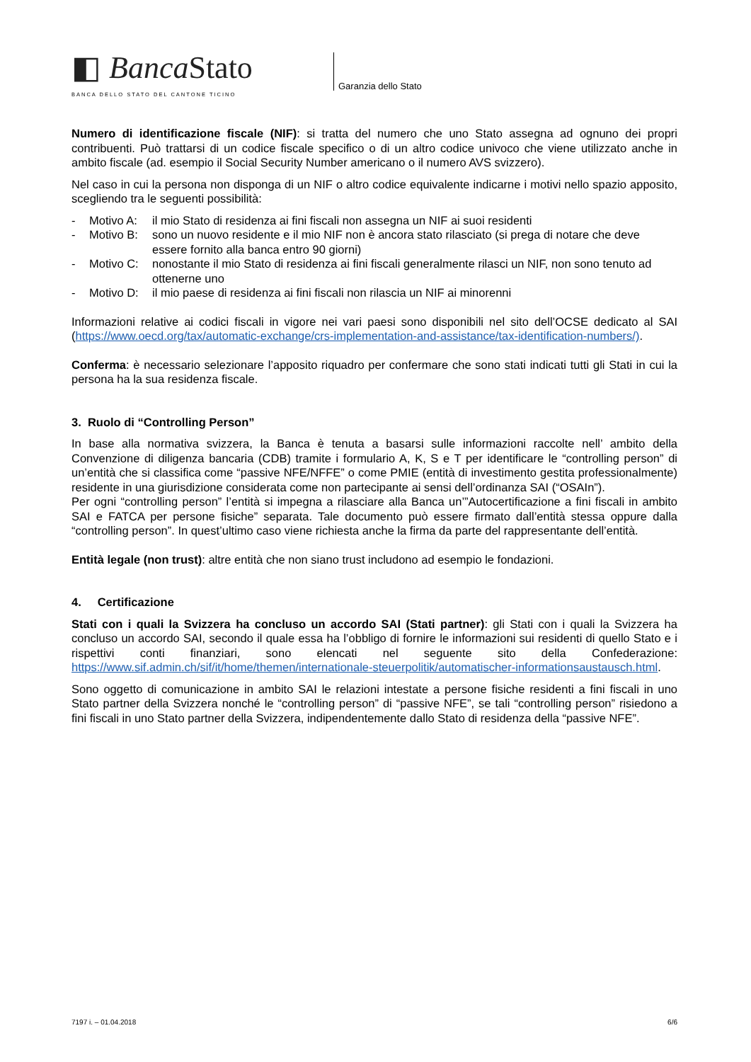◧ Banca Stato
BANCA DELLO STATO DEL CANTONE TICINO
Garanzia dello Stato
Numero di identificazione fiscale (NIF): si tratta del numero che uno Stato assegna ad ognuno dei propri contribuenti. Può trattarsi di un codice fiscale specifico o di un altro codice univoco che viene utilizzato anche in ambito fiscale (ad. esempio il Social Security Number americano o il numero AVS svizzero).
Nel caso in cui la persona non disponga di un NIF o altro codice equivalente indicarne i motivi nello spazio apposito, scegliendo tra le seguenti possibilità:
- Motivo A: il mio Stato di residenza ai fini fiscali non assegna un NIF ai suoi residenti
- Motivo B: sono un nuovo residente e il mio NIF non è ancora stato rilasciato (si prega di notare che deve essere fornito alla banca entro 90 giorni)
- Motivo C: nonostante il mio Stato di residenza ai fini fiscali generalmente rilasci un NIF, non sono tenuto ad ottenerne uno
- Motivo D: il mio paese di residenza ai fini fiscali non rilascia un NIF ai minorenni
Informazioni relative ai codici fiscali in vigore nei vari paesi sono disponibili nel sito dell’OCSE dedicato al SAI (https://www.oecd.org/tax/automatic-exchange/crs-implementation-and-assistance/tax-identification-numbers/).
Conferma: è necessario selezionare l’apposito riquadro per confermare che sono stati indicati tutti gli Stati in cui la persona ha la sua residenza fiscale.
3. Ruolo di “Controlling Person”
In base alla normativa svizzera, la Banca è tenuta a basarsi sulle informazioni raccolte nell’ ambito della Convenzione di diligenza bancaria (CDB) tramite i formulario A, K, S e T per identificare le “controlling person” di un’entità che si classifica come “passive NFE/NFFE” o come PMIE (entità di investimento gestita professionalmente) residente in una giurisdizione considerata come non partecipante ai sensi dell’ordinanza SAI (“OSAIn”).
Per ogni “controlling person” l’entità si impegna a rilasciare alla Banca un’”Autocertificazione a fini fiscali in ambito SAI e FATCA per persone fisiche” separata. Tale documento può essere firmato dall’entità stessa oppure dalla “controlling person”. In quest’ultimo caso viene richiesta anche la firma da parte del rappresentante dell’entità.
Entità legale (non trust): altre entità che non siano trust includono ad esempio le fondazioni.
4. Certificazione
Stati con i quali la Svizzera ha concluso un accordo SAI (Stati partner): gli Stati con i quali la Svizzera ha concluso un accordo SAI, secondo il quale essa ha l’obbligo di fornire le informazioni sui residenti di quello Stato e i rispettivi conti finanziari, sono elencati nel seguente sito della Confederazione: https://www.sif.admin.ch/sif/it/home/themen/internationale-steuerpolitik/automatischer-informationsaustausch.html.
Sono oggetto di comunicazione in ambito SAI le relazioni intestate a persone fisiche residenti a fini fiscali in uno Stato partner della Svizzera nonché le “controlling person” di “passive NFE”, se tali “controlling person” risiedono a fini fiscali in uno Stato partner della Svizzera, indipendentemente dallo Stato di residenza della “passive NFE”.
7197 i. – 01.04.2018 6/6